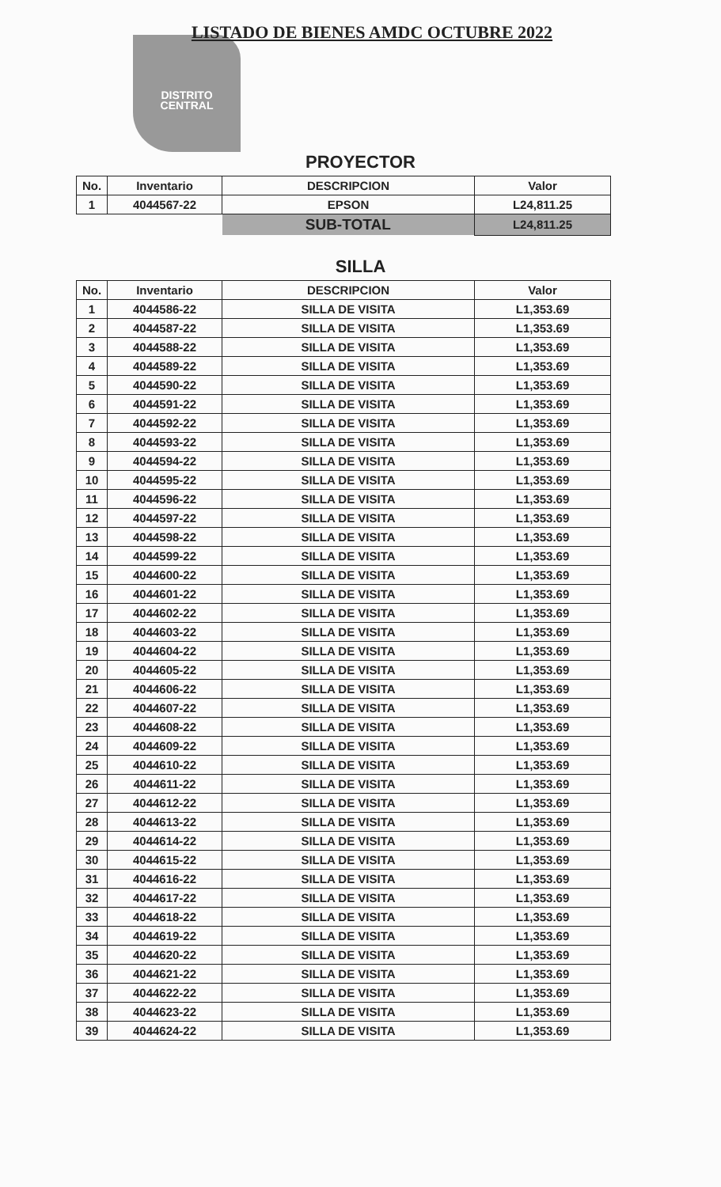LISTADO DE BIENES AMDC OCTUBRE 2022
DISTRITO
CENTRAL
PROYECTOR
| No. | Inventario | DESCRIPCION | Valor |
| --- | --- | --- | --- |
| 1 | 4044567-22 | EPSON | L24,811.25 |
| | | SUB-TOTAL | L24,811.25 |
SILLA
| No. | Inventario | DESCRIPCION | Valor |
| --- | --- | --- | --- |
| 1 | 4044586-22 | SILLA DE VISITA | L1,353.69 |
| 2 | 4044587-22 | SILLA DE VISITA | L1,353.69 |
| 3 | 4044588-22 | SILLA DE VISITA | L1,353.69 |
| 4 | 4044589-22 | SILLA DE VISITA | L1,353.69 |
| 5 | 4044590-22 | SILLA DE VISITA | L1,353.69 |
| 6 | 4044591-22 | SILLA DE VISITA | L1,353.69 |
| 7 | 4044592-22 | SILLA DE VISITA | L1,353.69 |
| 8 | 4044593-22 | SILLA DE VISITA | L1,353.69 |
| 9 | 4044594-22 | SILLA DE VISITA | L1,353.69 |
| 10 | 4044595-22 | SILLA DE VISITA | L1,353.69 |
| 11 | 4044596-22 | SILLA DE VISITA | L1,353.69 |
| 12 | 4044597-22 | SILLA DE VISITA | L1,353.69 |
| 13 | 4044598-22 | SILLA DE VISITA | L1,353.69 |
| 14 | 4044599-22 | SILLA DE VISITA | L1,353.69 |
| 15 | 4044600-22 | SILLA DE VISITA | L1,353.69 |
| 16 | 4044601-22 | SILLA DE VISITA | L1,353.69 |
| 17 | 4044602-22 | SILLA DE VISITA | L1,353.69 |
| 18 | 4044603-22 | SILLA DE VISITA | L1,353.69 |
| 19 | 4044604-22 | SILLA DE VISITA | L1,353.69 |
| 20 | 4044605-22 | SILLA DE VISITA | L1,353.69 |
| 21 | 4044606-22 | SILLA DE VISITA | L1,353.69 |
| 22 | 4044607-22 | SILLA DE VISITA | L1,353.69 |
| 23 | 4044608-22 | SILLA DE VISITA | L1,353.69 |
| 24 | 4044609-22 | SILLA DE VISITA | L1,353.69 |
| 25 | 4044610-22 | SILLA DE VISITA | L1,353.69 |
| 26 | 4044611-22 | SILLA DE VISITA | L1,353.69 |
| 27 | 4044612-22 | SILLA DE VISITA | L1,353.69 |
| 28 | 4044613-22 | SILLA DE VISITA | L1,353.69 |
| 29 | 4044614-22 | SILLA DE VISITA | L1,353.69 |
| 30 | 4044615-22 | SILLA DE VISITA | L1,353.69 |
| 31 | 4044616-22 | SILLA DE VISITA | L1,353.69 |
| 32 | 4044617-22 | SILLA DE VISITA | L1,353.69 |
| 33 | 4044618-22 | SILLA DE VISITA | L1,353.69 |
| 34 | 4044619-22 | SILLA DE VISITA | L1,353.69 |
| 35 | 4044620-22 | SILLA DE VISITA | L1,353.69 |
| 36 | 4044621-22 | SILLA DE VISITA | L1,353.69 |
| 37 | 4044622-22 | SILLA DE VISITA | L1,353.69 |
| 38 | 4044623-22 | SILLA DE VISITA | L1,353.69 |
| 39 | 4044624-22 | SILLA DE VISITA | L1,353.69 |